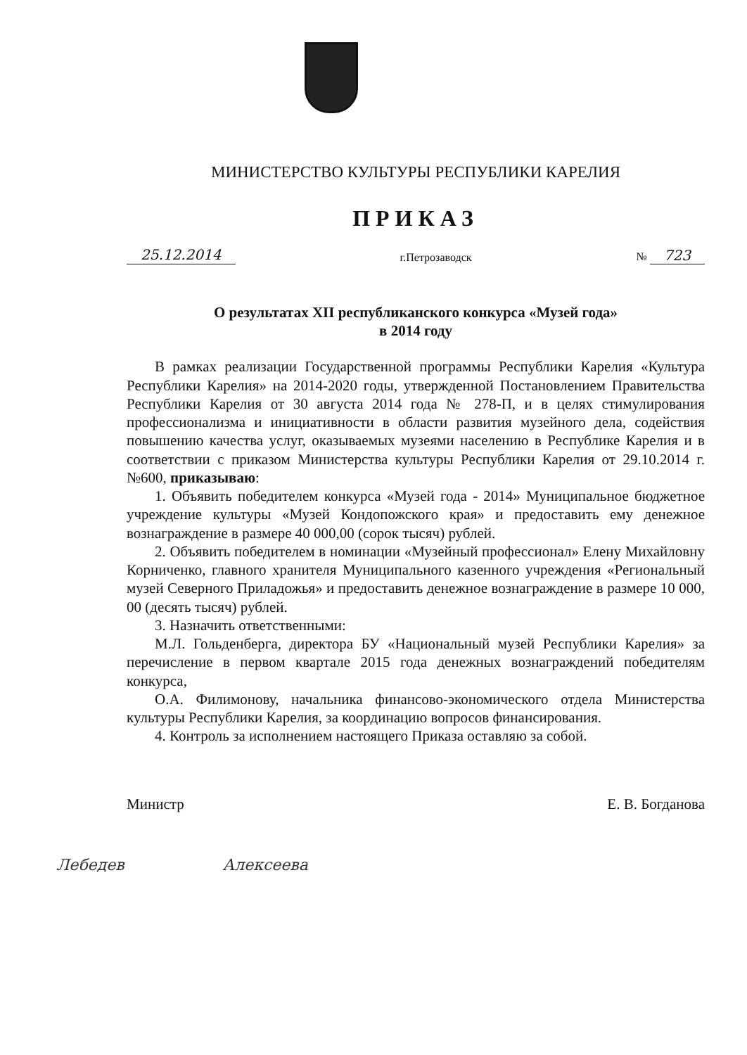МИНИСТЕРСТВО КУЛЬТУРЫ РЕСПУБЛИКИ КАРЕЛИЯ
ПРИКАЗ
25.12.2014 г.Петрозаводск № 723
О результатах XII республиканского конкурса «Музей года»
в 2014 году
В рамках реализации Государственной программы Республики Карелия «Культура Республики Карелия» на 2014-2020 годы, утвержденной Постановлением Правительства Республики Карелия от 30 августа 2014 года № 278-П, и в целях стимулирования профессионализма и инициативности в области развития музейного дела, содействия повышению качества услуг, оказываемых музеями населению в Республике Карелия и в соответствии с приказом Министерства культуры Республики Карелия от 29.10.2014 г. №600, приказываю:
1. Объявить победителем конкурса «Музей года - 2014» Муниципальное бюджетное учреждение культуры «Музей Кондопожского края» и предоставить ему денежное вознаграждение в размере 40 000,00 (сорок тысяч) рублей.
2. Объявить победителем в номинации «Музейный профессионал» Елену Михайловну Корниченко, главного хранителя Муниципального казенного учреждения «Региональный музей Северного Приладожья» и предоставить денежное вознаграждение в размере 10 000, 00 (десять тысяч) рублей.
3. Назначить ответственными:
М.Л. Гольденберга, директора БУ «Национальный музей Республики Карелия» за перечисление в первом квартале 2015 года денежных вознаграждений победителям конкурса,
О.А. Филимонову, начальника финансово-экономического отдела Министерства культуры Республики Карелия, за координацию вопросов финансирования.
4. Контроль за исполнением настоящего Приказа оставляю за собой.
Министр Е. В. Богданова
Лебедев Алексеева